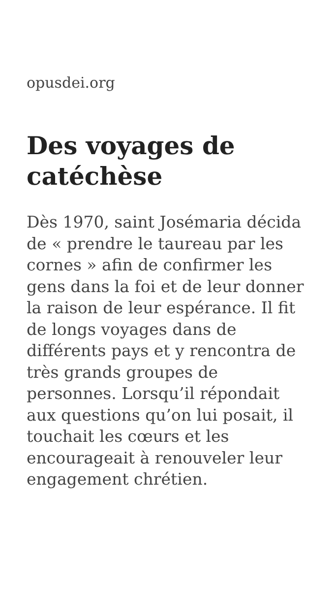opusdei.org
Des voyages de catéchèse
Dès 1970, saint Josémaria décida de « prendre le taureau par les cornes » afin de confirmer les gens dans la foi et de leur donner la raison de leur espérance. Il fit de longs voyages dans de différents pays et y rencontra de très grands groupes de personnes. Lorsqu’il répondait aux questions qu’on lui posait, il touchait les cœurs et les encourageait à renouveler leur engagement chrétien.